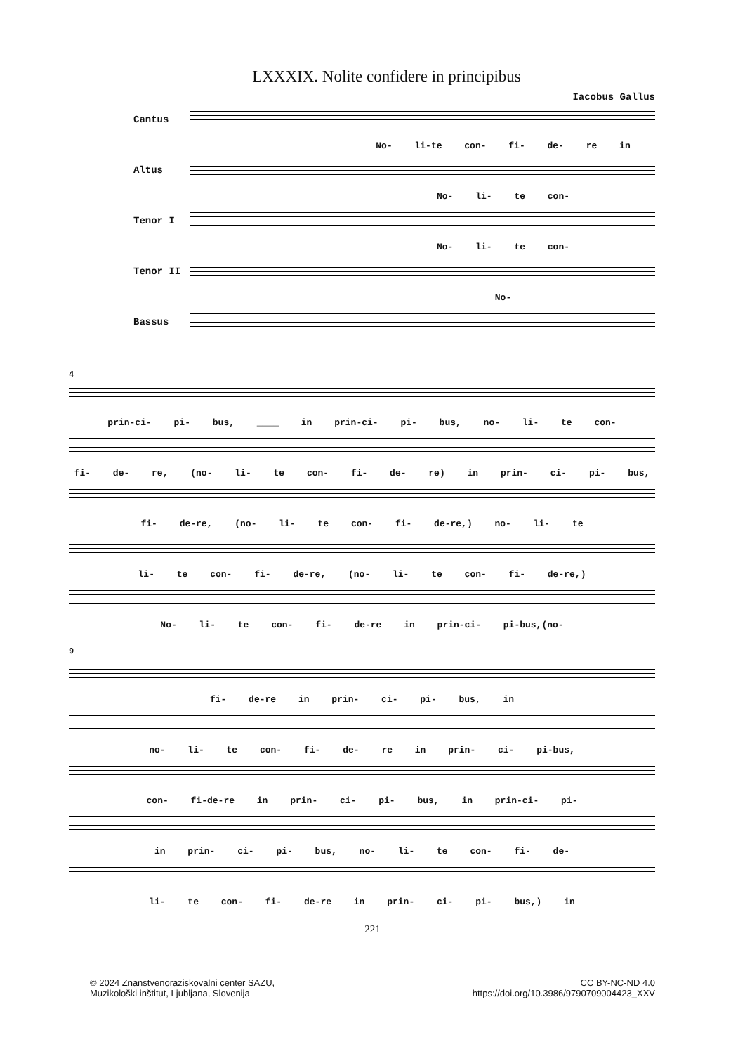LXXXIX. Nolite confidere in principibus
Iacobus Gallus
Cantus
No- li-te con- fi- de- re in
Altus
No- li- te con-
Tenor I
No- li- te con-
Tenor II
No-
Bassus
4
prin-ci- pi- bus, ____ in prin-ci- pi- bus, no- li- te con-
fi- de- re, (no- li- te con- fi- de- re) in prin- ci- pi- bus,
fi- de-re, (no- li- te con- fi- de-re,) no- li- te
li- te con- fi- de-re, (no- li- te con- fi- de-re,)
No- li- te con- fi- de-re in prin-ci- pi-bus,(no-
9
fi- de-re in prin- ci- pi- bus, in
no- li- te con- fi- de- re in prin- ci- pi-bus,
con- fi-de-re in prin- ci- pi- bus, in prin-ci- pi-
in prin- ci- pi- bus, no- li- te con- fi- de-
li- te con- fi- de-re in prin- ci- pi- bus,) in
221
© 2024 Znanstvenoraziskovalni center SAZU,
Muzikološki inštitut, Ljubljana, Slovenija
CC BY-NC-ND 4.0
https://doi.org/10.3986/9790709004423_XXV